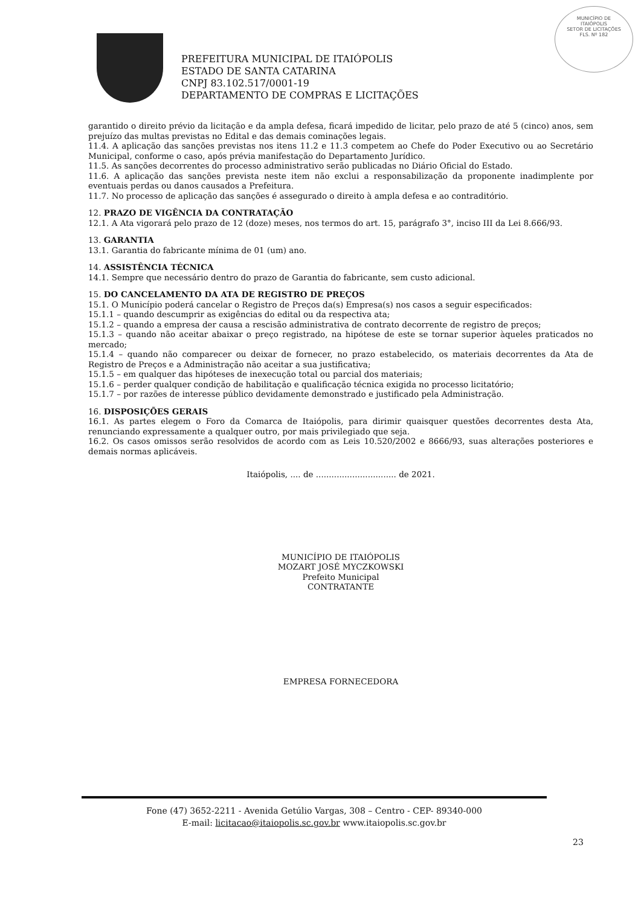MUNICÍPIO DE
ITAIÓPOLIS
SETOR DE LICITAÇÕES
FLS. Nº 182
PREFEITURA MUNICIPAL DE ITAIÓPOLIS
ESTADO DE SANTA CATARINA
CNPJ 83.102.517/0001-19
DEPARTAMENTO DE COMPRAS E LICITAÇÕES
garantido o direito prévio da licitação e da ampla defesa, ficará impedido de licitar, pelo prazo de até 5 (cinco) anos, sem prejuízo das multas previstas no Edital e das demais cominações legais.
11.4. A aplicação das sanções previstas nos itens 11.2 e 11.3 competem ao Chefe do Poder Executivo ou ao Secretário Municipal, conforme o caso, após prévia manifestação do Departamento Jurídico.
11.5. As sanções decorrentes do processo administrativo serão publicadas no Diário Oficial do Estado.
11.6. A aplicação das sanções prevista neste item não exclui a responsabilização da proponente inadimplente por eventuais perdas ou danos causados a Prefeitura.
11.7. No processo de aplicação das sanções é assegurado o direito à ampla defesa e ao contraditório.
12. PRAZO DE VIGÊNCIA DA CONTRATAÇÃO
12.1. A Ata vigorará pelo prazo de 12 (doze) meses, nos termos do art. 15, parágrafo 3°, inciso III da Lei 8.666/93.
13. GARANTIA
13.1. Garantia do fabricante mínima de 01 (um) ano.
14. ASSISTÊNCIA TÉCNICA
14.1. Sempre que necessário dentro do prazo de Garantia do fabricante, sem custo adicional.
15. DO CANCELAMENTO DA ATA DE REGISTRO DE PREÇOS
15.1. O Município poderá cancelar o Registro de Preços da(s) Empresa(s) nos casos a seguir especificados:
15.1.1 – quando descumprir as exigências do edital ou da respectiva ata;
15.1.2 – quando a empresa der causa a rescisão administrativa de contrato decorrente de registro de preços;
15.1.3 – quando não aceitar abaixar o preço registrado, na hipótese de este se tornar superior àqueles praticados no mercado;
15.1.4 – quando não comparecer ou deixar de fornecer, no prazo estabelecido, os materiais decorrentes da Ata de Registro de Preços e a Administração não aceitar a sua justificativa;
15.1.5 – em qualquer das hipóteses de inexecução total ou parcial dos materiais;
15.1.6 – perder qualquer condição de habilitação e qualificação técnica exigida no processo licitatório;
15.1.7 – por razões de interesse público devidamente demonstrado e justificado pela Administração.
16. DISPOSIÇÕES GERAIS
16.1. As partes elegem o Foro da Comarca de Itaiópolis, para dirimir quaisquer questões decorrentes desta Ata, renunciando expressamente a qualquer outro, por mais privilegiado que seja.
16.2. Os casos omissos serão resolvidos de acordo com as Leis 10.520/2002 e 8666/93, suas alterações posteriores e demais normas aplicáveis.
Itaiópolis, .... de ............................... de 2021.
MUNICÍPIO DE ITAIÓPOLIS
MOZART JOSÉ MYCZKOWSKI
Prefeito Municipal
CONTRATANTE
EMPRESA FORNECEDORA
Fone (47) 3652-2211 - Avenida Getúlio Vargas, 308 – Centro - CEP- 89340-000
E-mail: licitacao@itaiopolis.sc.gov.br www.itaiopolis.sc.gov.br
23